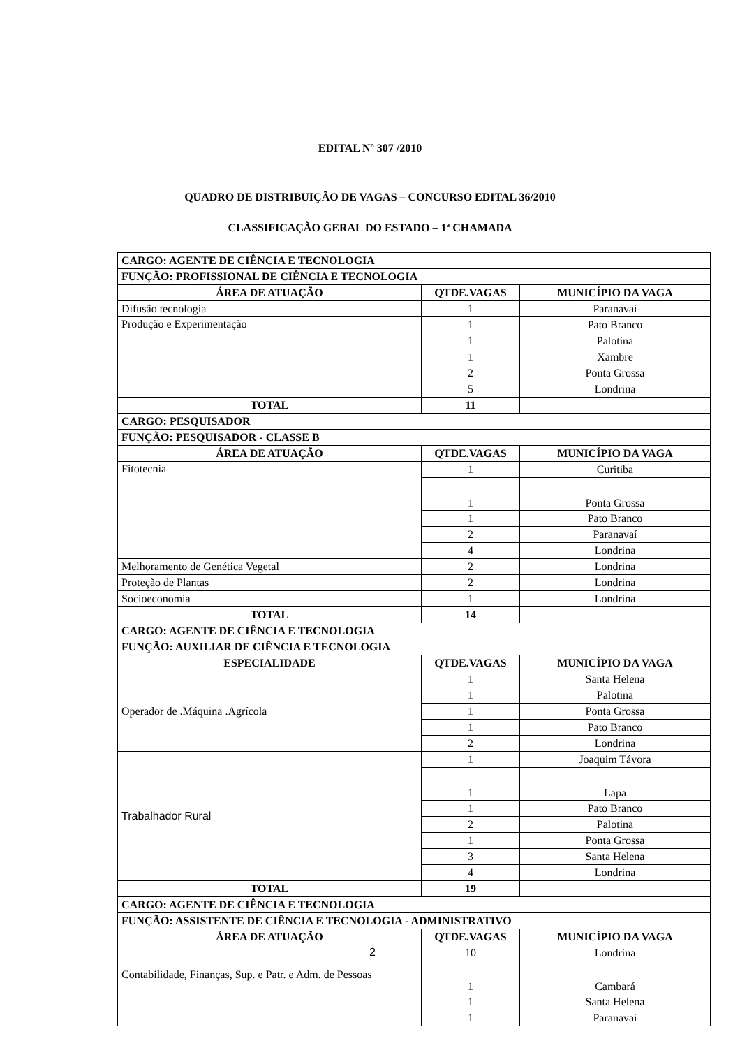EDITAL Nº 307 /2010
QUADRO DE DISTRIBUIÇÃO DE VAGAS – CONCURSO EDITAL 36/2010
CLASSIFICAÇÃO GERAL DO ESTADO – 1ª CHAMADA
| CARGO: AGENTE DE CIÊNCIA E TECNOLOGIA | | |
| FUNÇÃO: PROFISSIONAL DE CIÊNCIA E TECNOLOGIA | | |
| ÁREA DE ATUAÇÃO | QTDE.VAGAS | MUNICÍPIO DA VAGA |
| Difusão tecnologia | 1 | Paranavaí |
| Produção e Experimentação | 1 | Pato Branco |
| | 1 | Palotina |
| | 1 | Xambre |
| | 2 | Ponta Grossa |
| | 5 | Londrina |
| TOTAL | 11 | |
| CARGO: PESQUISADOR | | |
| FUNÇÃO: PESQUISADOR - CLASSE B | | |
| ÁREA DE ATUAÇÃO | QTDE.VAGAS | MUNICÍPIO DA VAGA |
| Fitotecnia | 1 | Curitiba |
| | 1 | Ponta Grossa |
| | 1 | Pato Branco |
| | 2 | Paranavaí |
| | 4 | Londrina |
| Melhoramento de Genética Vegetal | 2 | Londrina |
| Proteção de Plantas | 2 | Londrina |
| Socioeconomia | 1 | Londrina |
| TOTAL | 14 | |
| CARGO: AGENTE DE CIÊNCIA E TECNOLOGIA | | |
| FUNÇÃO: AUXILIAR DE CIÊNCIA E TECNOLOGIA | | |
| ESPECIALIDADE | QTDE.VAGAS | MUNICÍPIO DA VAGA |
| Operador de .Máquina .Agrícola | 1 | Santa Helena |
| | 1 | Palotina |
| | 1 | Ponta Grossa |
| | 1 | Pato Branco |
| | 2 | Londrina |
| Trabalhador Rural | 1 | Joaquim Távora |
| | 1 | Lapa |
| | 1 | Pato Branco |
| | 2 | Palotina |
| | 1 | Ponta Grossa |
| | 3 | Santa Helena |
| | 4 | Londrina |
| TOTAL | 19 | |
| CARGO: AGENTE DE CIÊNCIA E TECNOLOGIA | | |
| FUNÇÃO: ASSISTENTE DE CIÊNCIA E TECNOLOGIA - ADMINISTRATIVO | | |
| ÁREA DE ATUAÇÃO | QTDE.VAGAS | MUNICÍPIO DA VAGA |
| 2 Contabilidade, Finanças, Sup. e Patr. e Adm. de Pessoas | 10 | Londrina |
| | 1 | Cambará |
| | 1 | Santa Helena |
| | 1 | Paranavaí |